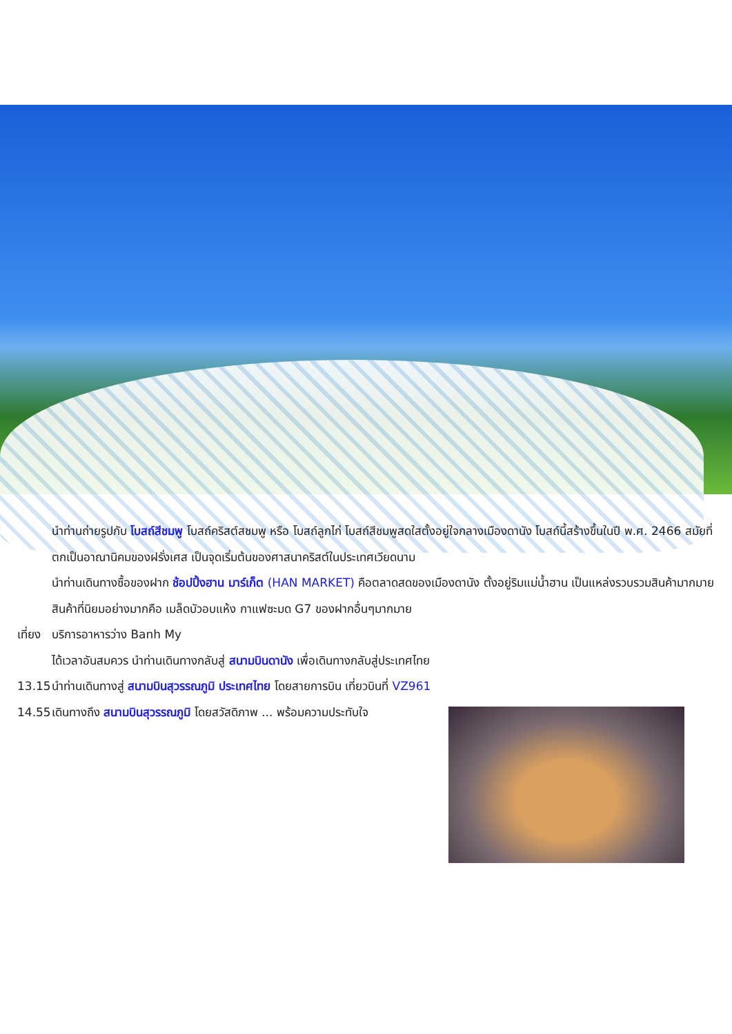นำท่านถ่ายรูปกับ โบสถ์สีชมพู โบสถ์คริสต์สชมพู หรือ โบสถ์ลูกไก่ โบสถ์สีชมพูสดใสตั้งอยู่ใจกลางเมืองดานัง โบสถ์นี้สร้างขึ้นในปี พ.ศ. 2466 สมัยที่ตกเป็นอาณานิคมของฝรั่งเศส เป็นจุดเริ่มต้นของศาสนาคริสต์ในประเทศเวียดนาม
นำท่านเดินทางซื้อของฝาก ช้อปปิ้งฮาน มาร์เก็ต (HAN MARKET) คือตลาดสดของเมืองดานัง ตั้งอยู่ริมแม่น้ำฮาน เป็นแหล่งรวบรวมสินค้ามากมาย สินค้าที่นิยมอย่างมากคือ เมล็ดบัวอบแห้ง กาแฟซะมด G7 ของฝากอื่นๆมากมาย
เที่ยง
บริการอาหารว่าง Banh My
ได้เวลาอันสมควร นำท่านเดินทางกลับสู่ สนามบินดานัง เพื่อเดินทางกลับสู่ประเทศไทย
13.15
นำท่านเดินทางสู่ สนามบินสุวรรณภูมิ ประเทศไทย โดยสายการบิน เที่ยวบินที่ VZ961
14.55
เดินทางถึง สนามบินสุวรรณภูมิ โดยสวัสดิภาพ ... พร้อมความประทับใจ